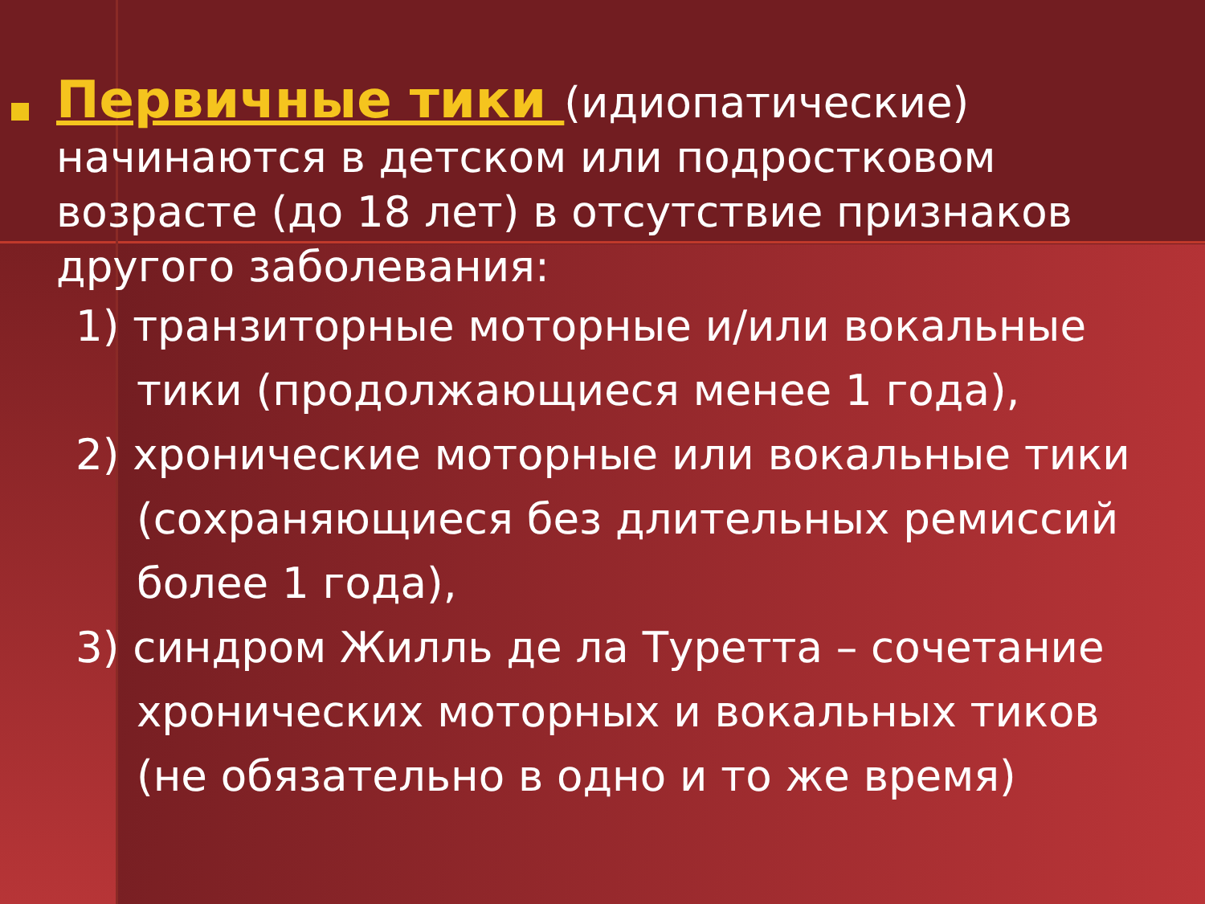Первичные тики (идиопатические) начинаются в детском или подростковом возрасте (до 18 лет) в отсутствие признаков другого заболевания:
1) транзиторные моторные и/или вокальные тики (продолжающиеся менее 1 года),
2) хронические моторные или вокальные тики (сохраняющиеся без длительных ремиссий более 1 года),
3) синдром Жилль де ла Туретта – сочетание хронических моторных и вокальных тиков (не обязательно в одно и то же время)